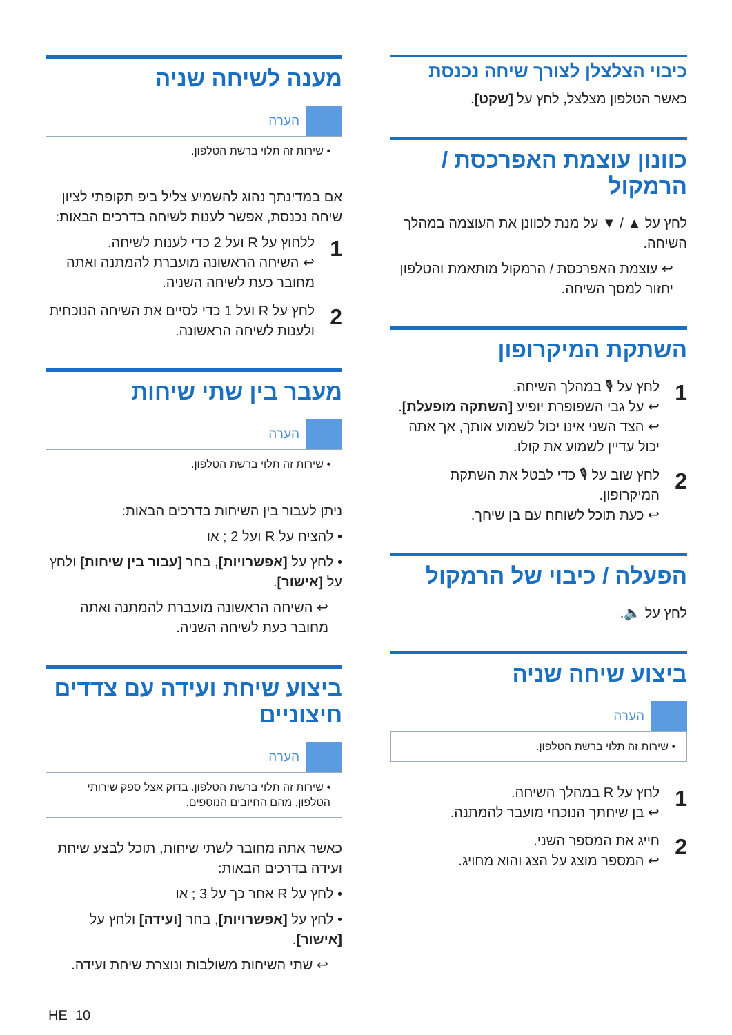כיבוי הצלצלן לצורך שיחה נכנסת
כאשר הטלפון מצלצל, לחץ על [שקט].
כוונון עוצמת האפרכסת / הרמקול
לחץ על ▲ / ▼ על מנת לכוונן את העוצמה במהלך השיחה.
↩ עוצמת האפרכסת / הרמקול מותאמת והטלפון יחזור למסך השיחה.
השתקת המיקרופון
1
לחץ על 🎙 במהלך השיחה.
↩ על גבי השפופרת יופיע [השתקה מופעלת].
↩ הצד השני אינו יכול לשמוע אותך, אך אתה יכול עדיין לשמוע את קולו.
2
לחץ שוב על 🎙 כדי לבטל את השתקת המיקרופון.
↩ כעת תוכל לשוחח עם בן שיחך.
הפעלה / כיבוי של הרמקול
לחץ על 🔈.
ביצוע שיחה שניה
הערה
• שירות זה תלוי ברשת הטלפון.
1
לחץ על R במהלך השיחה.
↩ בן שיחתך הנוכחי מועבר להמתנה.
2
חייג את המספר השני.
↩ המספר מוצג על הצג והוא מחויג.
מענה לשיחה שניה
הערה
• שירות זה תלוי ברשת הטלפון.
אם במדינתך נהוג להשמיע צליל ביפ תקופתי לציון שיחה נכנסת, אפשר לענות לשיחה בדרכים הבאות:
1
ללחוץ על R ועל 2 כדי לענות לשיחה.
↩ השיחה הראשונה מועברת להמתנה ואתה מחובר כעת לשיחה השניה.
2
לחץ על R ועל 1 כדי לסיים את השיחה הנוכחית ולענות לשיחה הראשונה.
מעבר בין שתי שיחות
הערה
• שירות זה תלוי ברשת הטלפון.
ניתן לעבור בין השיחות בדרכים הבאות:
• להציח על R ועל 2 ; או
• לחץ על [אפשרויות], בחר [עבור בין שיחות] ולחץ על [אישור].
↩ השיחה הראשונה מועברת להמתנה ואתה מחובר כעת לשיחה השניה.
ביצוע שיחת ועידה עם צדדים חיצוניים
הערה
• שירות זה תלוי ברשת הטלפון. בדוק אצל ספק שירותי הטלפון, מהם החיובים הנוספים.
כאשר אתה מחובר לשתי שיחות, תוכל לבצע שיחת ועידה בדרכים הבאות:
• לחץ על R אחר כך על 3 ; או
• לחץ על [אפשרויות], בחר [ועידה] ולחץ על [אישור].
↩ שתי השיחות משולבות ונוצרת שיחת ועידה.
HE 10